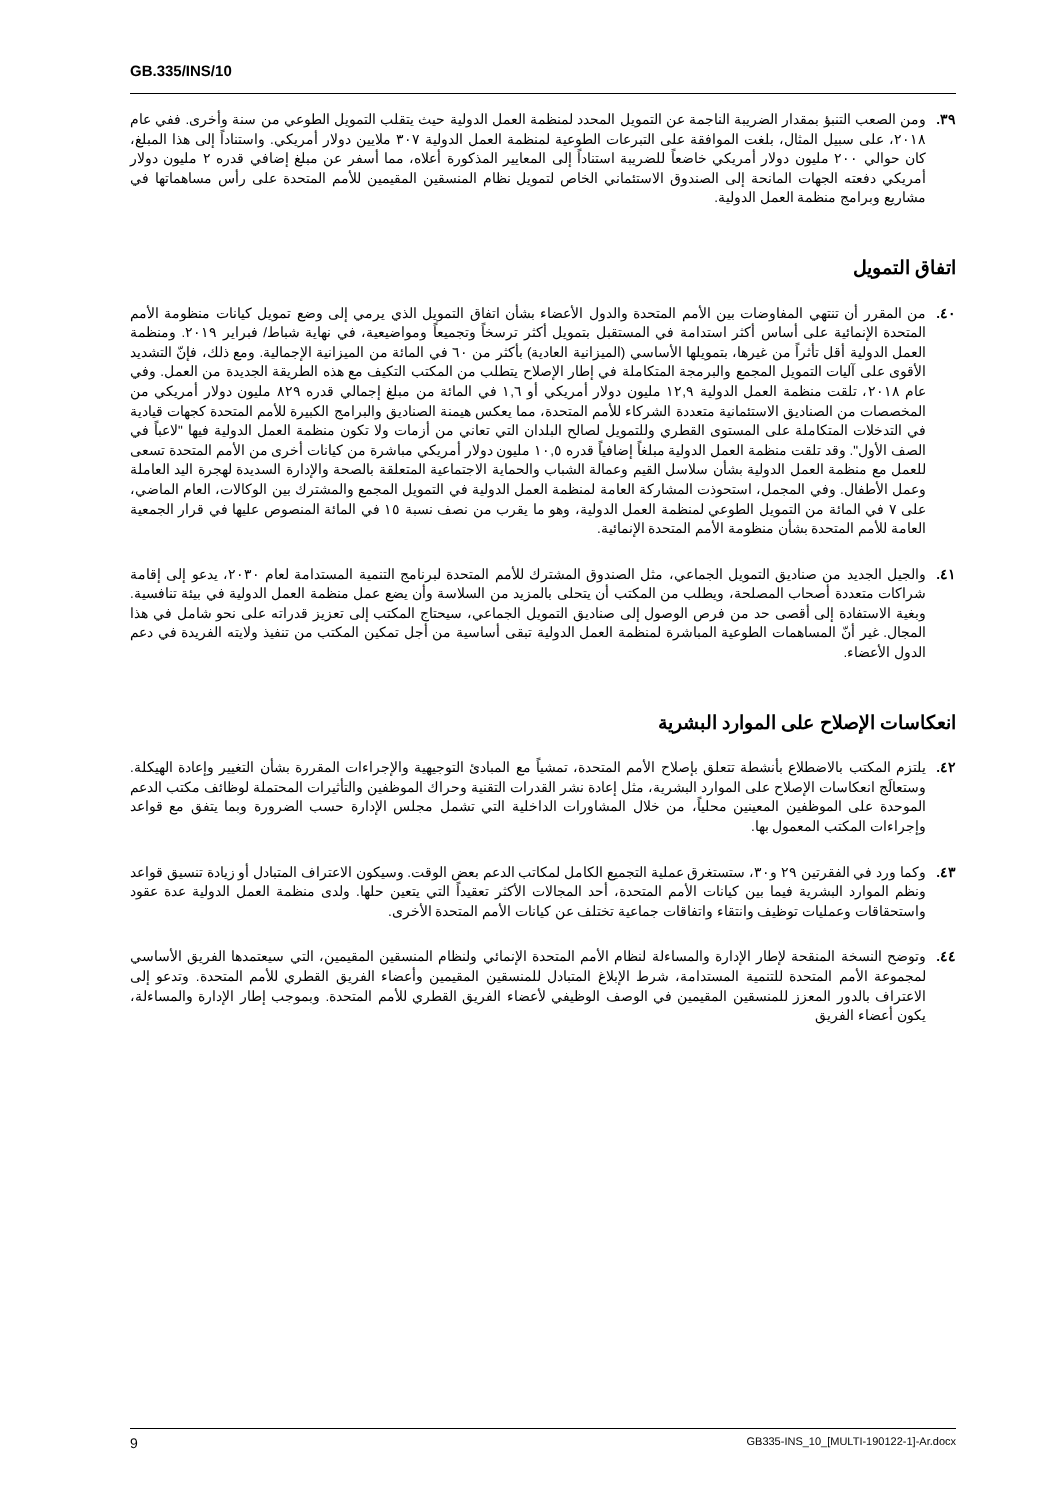GB.335/INS/10
٣٩. ومن الصعب التنبؤ بمقدار الضريبة الناجمة عن التمويل المحدد لمنظمة العمل الدولية حيث يتقلب التمويل الطوعي من سنة وأخرى. ففي عام ٢٠١٨، على سبيل المثال، بلغت الموافقة على التبرعات الطوعية لمنظمة العمل الدولية ٣٠٧ ملايين دولار أمريكي. واستناداً إلى هذا المبلغ، كان حوالي ٢٠٠ مليون دولار أمريكي خاضعاً للضريبة استناداً إلى المعايير المذكورة أعلاه، مما أسفر عن مبلغ إضافي قدره ٢ مليون دولار أمريكي دفعته الجهات المانحة إلى الصندوق الاستئماني الخاص لتمويل نظام المنسقين المقيمين للأمم المتحدة على رأس مساهماتها في مشاريع وبرامج منظمة العمل الدولية.
اتفاق التمويل
٤٠. من المقرر أن تنتهي المفاوضات بين الأمم المتحدة والدول الأعضاء بشأن اتفاق التمويل الذي يرمي إلى وضع تمويل كيانات منظومة الأمم المتحدة الإنمائية على أساس أكثر استدامة في المستقبل بتمويل أكثر ترسخاً وتجميعاً ومواضيعية، في نهاية شباط/ فبراير ٢٠١٩. ومنظمة العمل الدولية أقل تأثراً من غيرها، بتمويلها الأساسي (الميزانية العادية) بأكثر من ٦٠ في المائة من الميزانية الإجمالية. ومع ذلك، فإنّ التشديد الأقوى على آليات التمويل المجمع والبرمجة المتكاملة في إطار الإصلاح يتطلب من المكتب التكيف مع هذه الطريقة الجديدة من العمل. وفي عام ٢٠١٨، تلقت منظمة العمل الدولية ١٢,٩ مليون دولار أمريكي أو ١,٦ في المائة من مبلغ إجمالي قدره ٨٢٩ مليون دولار أمريكي من المخصصات من الصناديق الاستئمانية متعددة الشركاء للأمم المتحدة، مما يعكس هيمنة الصناديق والبرامج الكبيرة للأمم المتحدة كجهات قيادية في التدخلات المتكاملة على المستوى القطري وللتمويل لصالح البلدان التي تعاني من أزمات ولا تكون منظمة العمل الدولية فيها "لاعباً في الصف الأول". وقد تلقت منظمة العمل الدولية مبلغاً إضافياً قدره ١٠,٥ مليون دولار أمريكي مباشرة من كيانات أخرى من الأمم المتحدة تسعى للعمل مع منظمة العمل الدولية بشأن سلاسل القيم وعمالة الشباب والحماية الاجتماعية المتعلقة بالصحة والإدارة السديدة لهجرة اليد العاملة وعمل الأطفال. وفي المجمل، استحوذت المشاركة العامة لمنظمة العمل الدولية في التمويل المجمع والمشترك بين الوكالات، العام الماضي، على ٧ في المائة من التمويل الطوعي لمنظمة العمل الدولية، وهو ما يقرب من نصف نسبة ١٥ في المائة المنصوص عليها في قرار الجمعية العامة للأمم المتحدة بشأن منظومة الأمم المتحدة الإنمائية.
٤١. والجيل الجديد من صناديق التمويل الجماعي، مثل الصندوق المشترك للأمم المتحدة لبرنامج التنمية المستدامة لعام ٢٠٣٠، يدعو إلى إقامة شراكات متعددة أصحاب المصلحة، ويطلب من المكتب أن يتحلى بالمزيد من السلاسة وأن يضع عمل منظمة العمل الدولية في بيئة تنافسية. وبغية الاستفادة إلى أقصى حد من فرص الوصول إلى صناديق التمويل الجماعي، سيحتاج المكتب إلى تعزيز قدراته على نحو شامل في هذا المجال. غير أنّ المساهمات الطوعية المباشرة لمنظمة العمل الدولية تبقى أساسية من أجل تمكين المكتب من تنفيذ ولايته الفريدة في دعم الدول الأعضاء.
انعكاسات الإصلاح على الموارد البشرية
٤٢. يلتزم المكتب بالاضطلاع بأنشطة تتعلق بإصلاح الأمم المتحدة، تمشياً مع المبادئ التوجيهية والإجراءات المقررة بشأن التغيير وإعادة الهيكلة. وستعالَج انعكاسات الإصلاح على الموارد البشرية، مثل إعادة نشر القدرات التقنية وحراك الموظفين والتأثيرات المحتملة لوظائف مكتب الدعم الموحدة على الموظفين المعينين محلياً، من خلال المشاورات الداخلية التي تشمل مجلس الإدارة حسب الضرورة وبما يتفق مع قواعد وإجراءات المكتب المعمول بها.
٤٣. وكما ورد في الفقرتين ٢٩ و٣٠، ستستغرق عملية التجميع الكامل لمكاتب الدعم بعض الوقت. وسيكون الاعتراف المتبادل أو زيادة تنسيق قواعد ونظم الموارد البشرية فيما بين كيانات الأمم المتحدة، أحد المجالات الأكثر تعقيداً التي يتعين حلها. ولدى منظمة العمل الدولية عدة عقود واستحقاقات وعمليات توظيف وانتقاء واتفاقات جماعية تختلف عن كيانات الأمم المتحدة الأخرى.
٤٤. وتوضح النسخة المنقحة لإطار الإدارة والمساءلة لنظام الأمم المتحدة الإنمائي ولنظام المنسقين المقيمين، التي سيعتمدها الفريق الأساسي لمجموعة الأمم المتحدة للتنمية المستدامة، شرط الإبلاغ المتبادل للمنسقين المقيمين وأعضاء الفريق القطري للأمم المتحدة. وتدعو إلى الاعتراف بالدور المعزز للمنسقين المقيمين في الوصف الوظيفي لأعضاء الفريق القطري للأمم المتحدة. وبموجب إطار الإدارة والمساءلة، يكون أعضاء الفريق
9 GB335-INS_10_[MULTI-190122-1]-Ar.docx